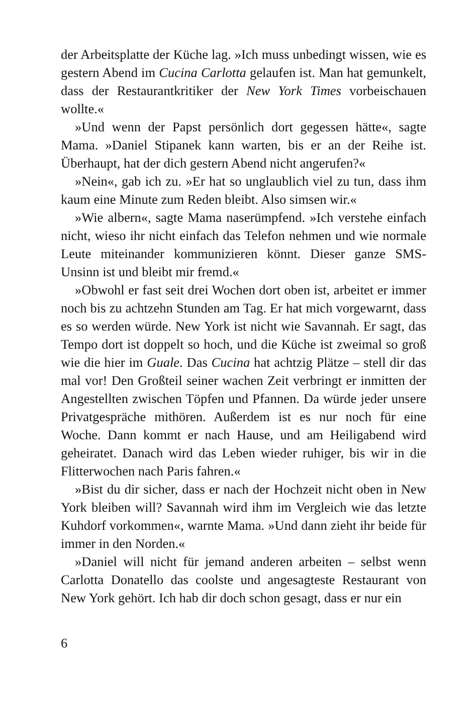der Arbeitsplatte der Küche lag. »Ich muss unbedingt wissen, wie es gestern Abend im Cucina Carlotta gelaufen ist. Man hat gemunkelt, dass der Restaurantkritiker der New York Times vorbeischauen wollte.«
»Und wenn der Papst persönlich dort gegessen hätte«, sagte Mama. »Daniel Stipanek kann warten, bis er an der Reihe ist. Überhaupt, hat der dich gestern Abend nicht angerufen?«
»Nein«, gab ich zu. »Er hat so unglaublich viel zu tun, dass ihm kaum eine Minute zum Reden bleibt. Also simsen wir.«
»Wie albern«, sagte Mama naserümpfend. »Ich verstehe einfach nicht, wieso ihr nicht einfach das Telefon nehmen und wie normale Leute miteinander kommunizieren könnt. Dieser ganze SMS-Unsinn ist und bleibt mir fremd.«
»Obwohl er fast seit drei Wochen dort oben ist, arbeitet er immer noch bis zu achtzehn Stunden am Tag. Er hat mich vorgewarnt, dass es so werden würde. New York ist nicht wie Savannah. Er sagt, das Tempo dort ist doppelt so hoch, und die Küche ist zweimal so groß wie die hier im Guale. Das Cucina hat achtzig Plätze – stell dir das mal vor! Den Großteil seiner wachen Zeit verbringt er inmitten der Angestellten zwischen Töpfen und Pfannen. Da würde jeder unsere Privatgespräche mithören. Außerdem ist es nur noch für eine Woche. Dann kommt er nach Hause, und am Heiligabend wird geheiratet. Danach wird das Leben wieder ruhiger, bis wir in die Flitterwochen nach Paris fahren.«
»Bist du dir sicher, dass er nach der Hochzeit nicht oben in New York bleiben will? Savannah wird ihm im Vergleich wie das letzte Kuhdorf vorkommen«, warnte Mama. »Und dann zieht ihr beide für immer in den Norden.«
»Daniel will nicht für jemand anderen arbeiten – selbst wenn Carlotta Donatello das coolste und angesagteste Restaurant von New York gehört. Ich hab dir doch schon gesagt, dass er nur ein
6